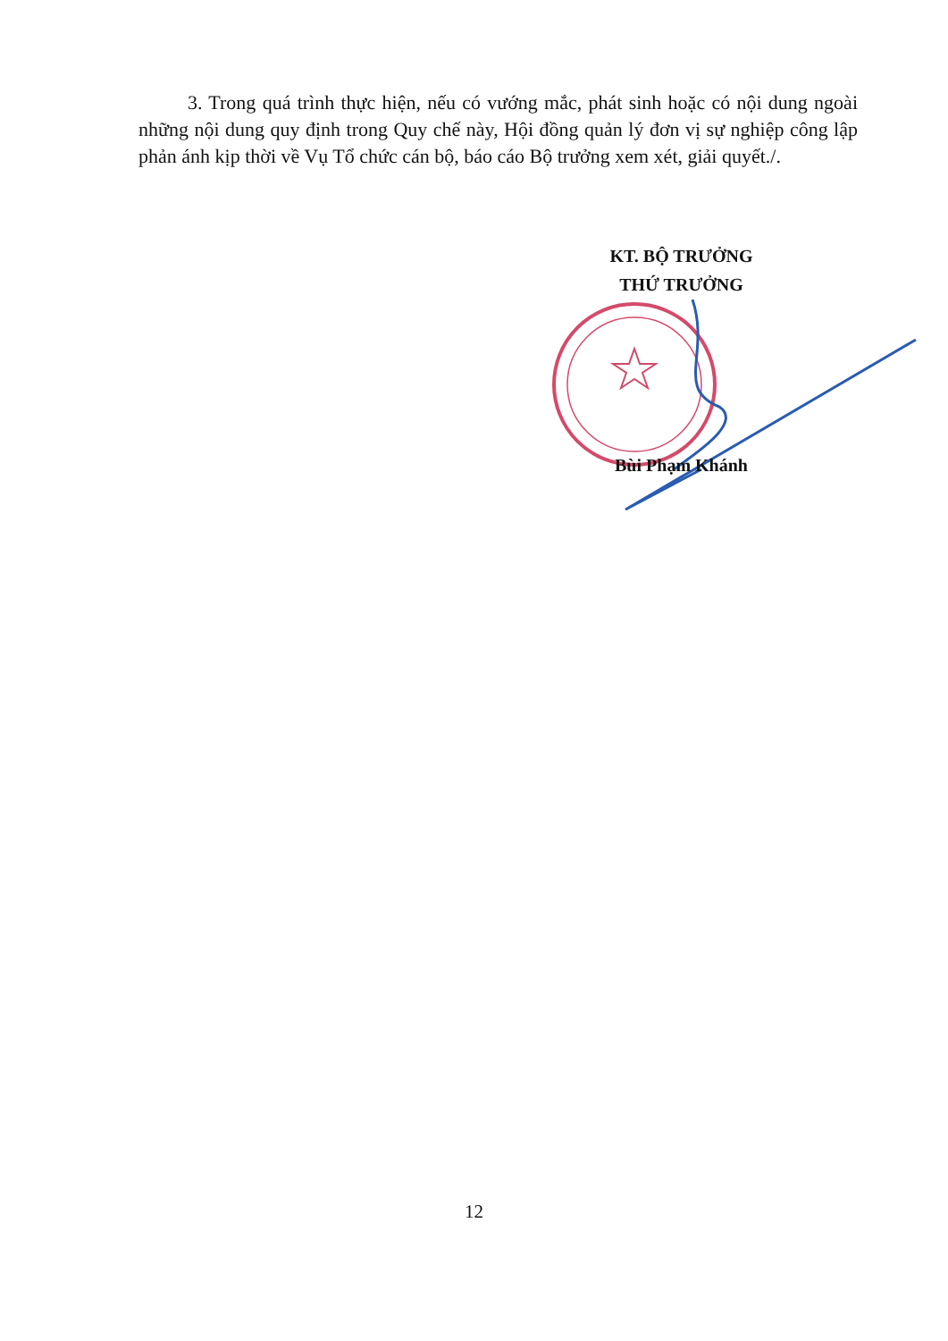3. Trong quá trình thực hiện, nếu có vướng mắc, phát sinh hoặc có nội dung ngoài những nội dung quy định trong Quy chế này, Hội đồng quản lý đơn vị sự nghiệp công lập phản ánh kịp thời về Vụ Tổ chức cán bộ, báo cáo Bộ trưởng xem xét, giải quyết./.
KT. BỘ TRƯỞNG
THỨ TRƯỞNG
Bùi Phạm Khánh
12